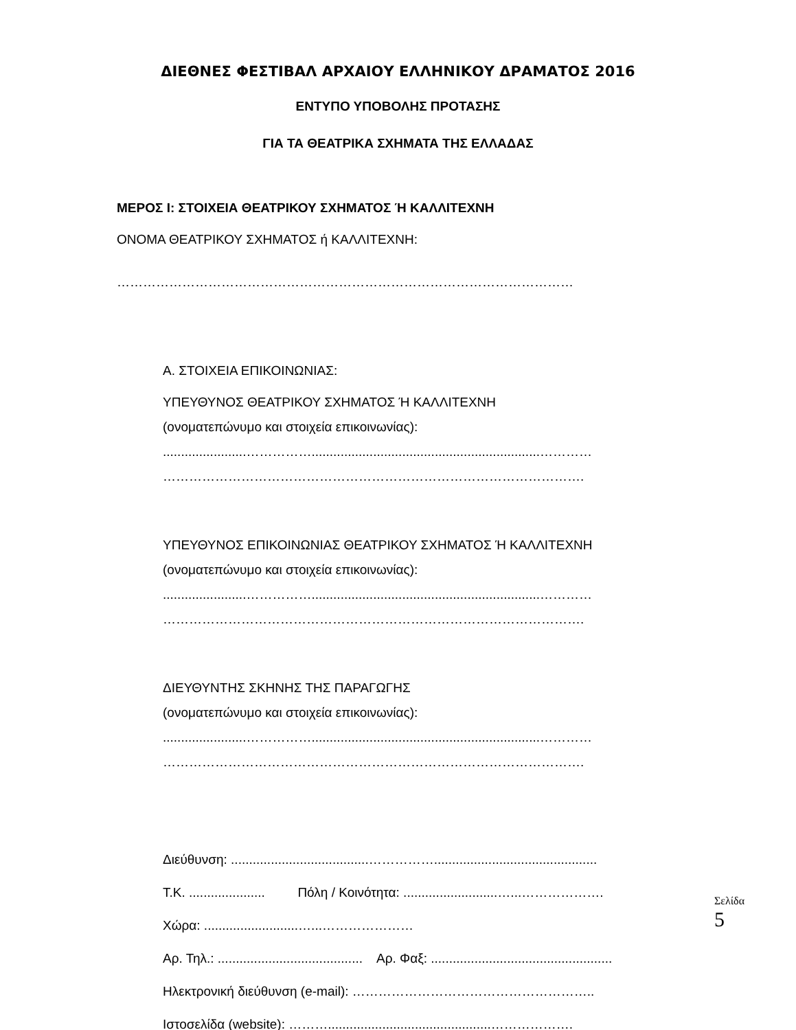ΔΙΕΘΝΕΣ ΦΕΣΤΙΒΑΛ ΑΡΧΑΙΟΥ ΕΛΛΗΝΙΚΟΥ ΔΡΑΜΑΤΟΣ 2016
ΕΝΤΥΠΟ ΥΠΟΒΟΛΗΣ ΠΡΟΤΑΣΗΣ
ΓΙΑ ΤΑ ΘΕΑΤΡΙΚΑ ΣΧΗΜΑΤΑ ΤΗΣ ΕΛΛΑΔΑΣ
ΜΕΡΟΣ Ι: ΣΤΟΙΧΕΙΑ ΘΕΑΤΡΙΚΟΥ ΣΧΗΜΑΤΟΣ Ή ΚΑΛΛΙΤΕΧΝΗ
ΟΝΟΜΑ ΘΕΑΤΡΙΚΟΥ ΣΧΗΜΑΤΟΣ ή ΚΑΛΛΙΤΕΧΝΗ:
……………………………………………………………………………………………
Α. ΣΤΟΙΧΕΙΑ ΕΠΙΚΟΙΝΩΝΙΑΣ:
ΥΠΕΥΘΥΝΟΣ ΘΕΑΤΡΙΚΟΥ ΣΧΗΜΑΤΟΣ Ή ΚΑΛΛΙΤΕΧΝΗ
(ονοματεπώνυμο και στοιχεία επικοινωνίας):
.......................……………...............................................................…………
…………………………………………………………………………………….
ΥΠΕΥΘΥΝΟΣ ΕΠΙΚΟΙΝΩΝΙΑΣ ΘΕΑΤΡΙΚΟΥ ΣΧΗΜΑΤΟΣ Ή ΚΑΛΛΙΤΕΧΝΗ
(ονοματεπώνυμο και στοιχεία επικοινωνίας):
.......................……………...............................................................…………
…………………………………………………………………………………….
ΔΙΕΥΘΥΝΤΗΣ ΣΚΗΝΗΣ ΤΗΣ ΠΑΡΑΓΩΓΗΣ
(ονοματεπώνυμο και στοιχεία επικοινωνίας):
.......................……………...............................................................…………
…………………………………………………………………………………….
Διεύθυνση: ......................................…………….............................................
Τ.Κ. ..................... Πόλη / Κοινότητα: ..........................…...……………….
Χώρα: ..........................…...…………………
Αρ. Τηλ.: ........................................ Αρ. Φαξ: ..................................................
Ηλεκτρονική διεύθυνση (e-mail): ………………………………………………..
Ιστοσελίδα (website): ……….............................................……………….
Σελίδα 5